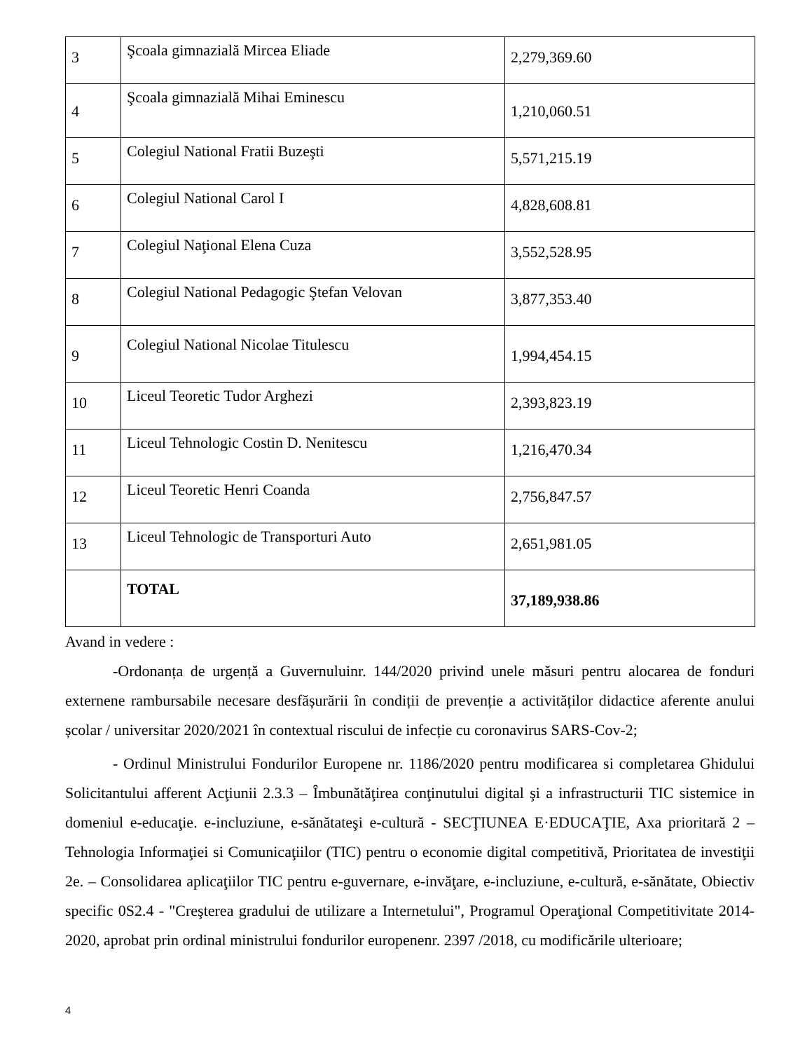| 3 | Şcoala gimnazială Mircea Eliade | 2,279,369.60 |
| 4 | Şcoala gimnazială Mihai Eminescu | 1,210,060.51 |
| 5 | Colegiul National Fratii Buzeşti | 5,571,215.19 |
| 6 | Colegiul National Carol I | 4,828,608.81 |
| 7 | Colegiul Naţional Elena Cuza | 3,552,528.95 |
| 8 | Colegiul National Pedagogic Ştefan Velovan | 3,877,353.40 |
| 9 | Colegiul National Nicolae Titulescu | 1,994,454.15 |
| 10 | Liceul Teoretic Tudor Arghezi | 2,393,823.19 |
| 11 | Liceul Tehnologic Costin D. Nenitescu | 1,216,470.34 |
| 12 | Liceul Teoretic Henri Coanda | 2,756,847.57 |
| 13 | Liceul Tehnologic de Transporturi Auto | 2,651,981.05 |
| | TOTAL | 37,189,938.86 |
Avand in vedere :
-Ordonanța de urgență a Guvernuluinr. 144/2020 privind unele măsuri pentru alocarea de fonduri externene rambursabile necesare desfășurării în condiții de prevenție a activităților didactice aferente anului școlar / universitar 2020/2021 în contextual riscului de infecție cu coronavirus SARS-Cov-2;
- Ordinul Ministrului Fondurilor Europene nr. 1186/2020 pentru modificarea si completarea Ghidului Solicitantului afferent Acţiunii 2.3.3 – Îmbunătăţirea conţinutului digital şi a infrastructurii TIC sistemice in domeniul e-educaţie. e-incluziune, e-sănătateşi e-cultură - SECŢIUNEA E·EDUCAŢIE, Axa prioritară 2 – Tehnologia Informaţiei si Comunicaţiilor (TIC) pentru o economie digital competitivă, Prioritatea de investiţii 2e. – Consolidarea aplicaţiilor TIC pentru e-guvernare, e-invăţare, e-incluziune, e-cultură, e-sănătate, Obiectiv specific 0S2.4 - "Creşterea gradului de utilizare a Internetului", Programul Operaţional Competitivitate 2014-2020, aprobat prin ordinal ministrului fondurilor europenenr. 2397 /2018, cu modificările ulterioare;
4